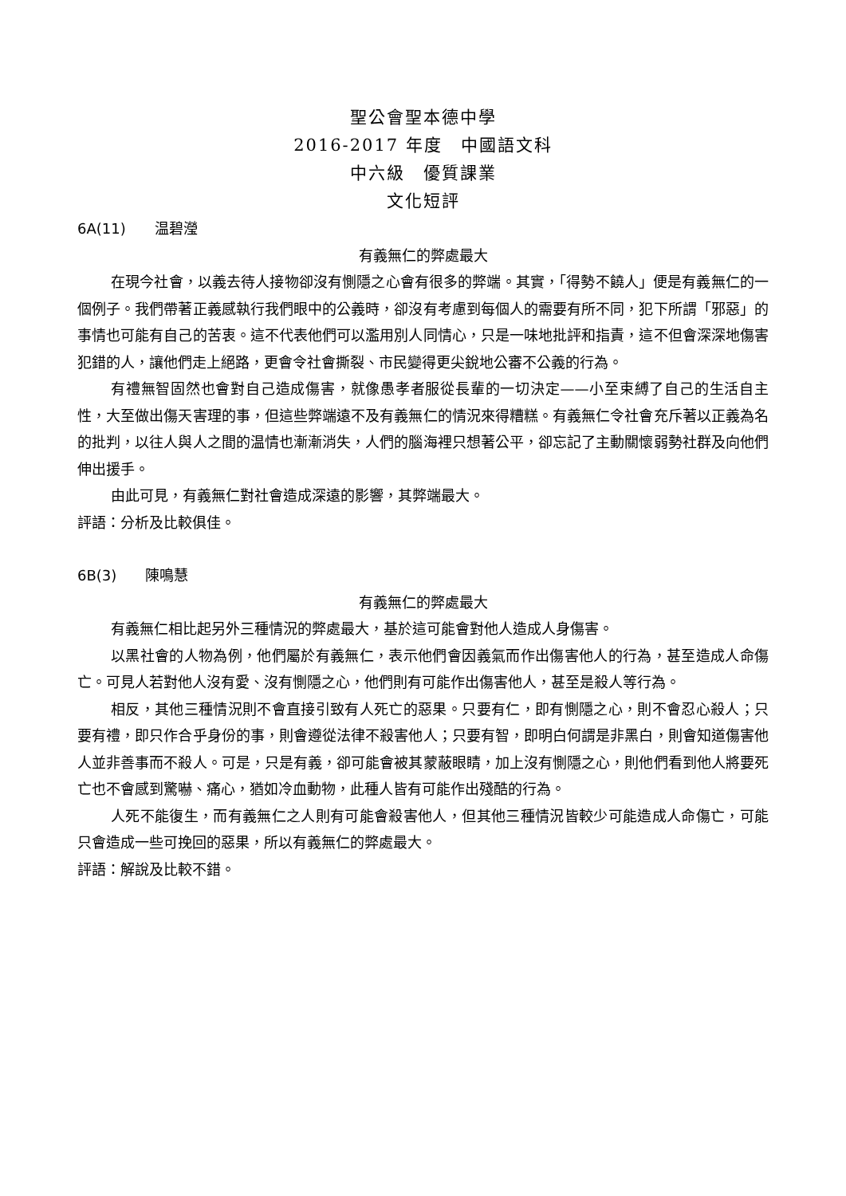聖公會聖本德中學
2016-2017 年度　中國語文科
中六級　優質課業
文化短評
6A(11)　　温碧瀅
有義無仁的弊處最大
在現今社會，以義去待人接物卻沒有惻隱之心會有很多的弊端。其實，「得勢不饒人」便是有義無仁的一個例子。我們帶著正義感執行我們眼中的公義時，卻沒有考慮到每個人的需要有所不同，犯下所謂「邪惡」的事情也可能有自己的苦衷。這不代表他們可以濫用別人同情心，只是一味地批評和指責，這不但會深深地傷害犯錯的人，讓他們走上絕路，更會令社會撕裂、市民變得更尖銳地公審不公義的行為。
有禮無智固然也會對自己造成傷害，就像愚孝者服從長輩的一切決定——小至束縛了自己的生活自主性，大至做出傷天害理的事，但這些弊端遠不及有義無仁的情況來得糟糕。有義無仁令社會充斥著以正義為名的批判，以往人與人之間的温情也漸漸消失，人們的腦海裡只想著公平，卻忘記了主動關懷弱勢社群及向他們伸出援手。
由此可見，有義無仁對社會造成深遠的影響，其弊端最大。
評語：分析及比較俱佳。
6B(3)　　陳鳴慧
有義無仁的弊處最大
有義無仁相比起另外三種情況的弊處最大，基於這可能會對他人造成人身傷害。
以黑社會的人物為例，他們屬於有義無仁，表示他們會因義氣而作出傷害他人的行為，甚至造成人命傷亡。可見人若對他人沒有愛、沒有惻隱之心，他們則有可能作出傷害他人，甚至是殺人等行為。
相反，其他三種情況則不會直接引致有人死亡的惡果。只要有仁，即有惻隱之心，則不會忍心殺人；只要有禮，即只作合乎身份的事，則會遵從法律不殺害他人；只要有智，即明白何謂是非黑白，則會知道傷害他人並非善事而不殺人。可是，只是有義，卻可能會被其蒙蔽眼睛，加上沒有惻隱之心，則他們看到他人將要死亡也不會感到驚嚇、痛心，猶如冷血動物，此種人皆有可能作出殘酷的行為。
人死不能復生，而有義無仁之人則有可能會殺害他人，但其他三種情況皆較少可能造成人命傷亡，可能只會造成一些可挽回的惡果，所以有義無仁的弊處最大。
評語：解說及比較不錯。